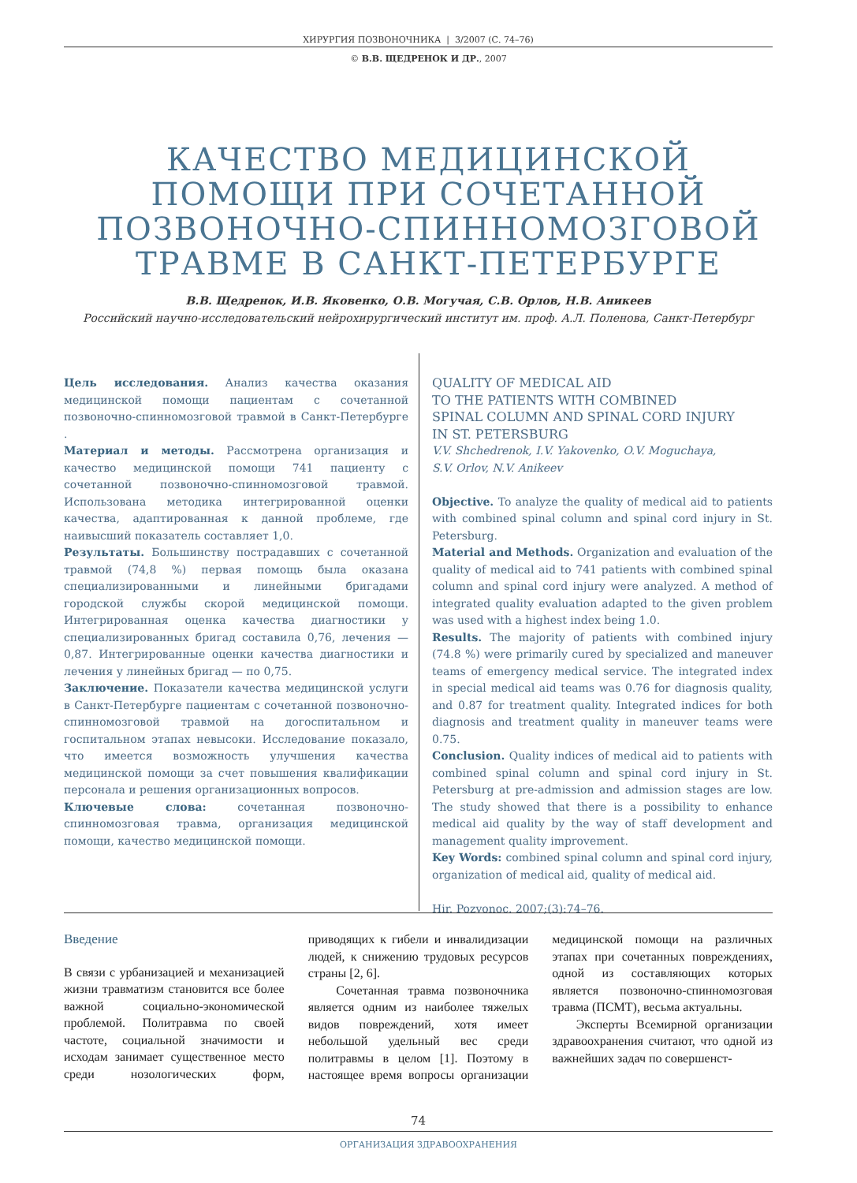ХИРУРГИЯ ПОЗВОНОЧНИКА | 3/2007 (С. 74–76)
© В.В. ЩЕДРЕНОК И ДР., 2007
КАЧЕСТВО МЕДИЦИНСКОЙ
ПОМОЩИ ПРИ СОЧЕТАННОЙ
ПОЗВОНОЧНО-СПИННОМОЗГОВОЙ
ТРАВМЕ В САНКТ-ПЕТЕРБУРГЕ
В.В. Щедренок, И.В. Яковенко, О.В. Могучая, С.В. Орлов, Н.В. Аникеев
Российский научно-исследовательский нейрохирургический институт им. проф. А.Л. Поленова, Санкт-Петербург
Цель исследования. Анализ качества оказания медицинской помощи пациентам с сочетанной позвоночно-спинномозговой травмой в Санкт-Петербурге .
Материал и методы. Рассмотрена организация и качество медицинской помощи 741 пациенту с сочетанной позвоночно-спинномозговой травмой. Использована методика интегрированной оценки качества, адаптированная к данной проблеме, где наивысший показатель составляет 1,0.
Результаты. Большинству пострадавших с сочетанной травмой (74,8 %) первая помощь была оказана специализированными и линейными бригадами городской службы скорой медицинской помощи. Интегрированная оценка качества диагностики у специализированных бригад составила 0,76, лечения — 0,87. Интегрированные оценки качества диагностики и лечения у линейных бригад — по 0,75.
Заключение. Показатели качества медицинской услуги в Санкт-Петербурге пациентам с сочетанной позвоночно-спинномозговой травмой на догоспитальном и госпитальном этапах невысоки. Исследование показало, что имеется возможность улучшения качества медицинской помощи за счет повышения квалификации персонала и решения организационных вопросов.
Ключевые слова: сочетанная позвоночно-спинномозговая травма, организация медицинской помощи, качество медицинской помощи.
QUALITY OF MEDICAL AID
TO THE PATIENTS WITH COMBINED
SPINAL COLUMN AND SPINAL CORD INJURY
IN ST. PETERSBURG
V.V. Shchedrenok, I.V. Yakovenko, O.V. Moguchaya,
S.V. Orlov, N.V. Anikeev
Objective. To analyze the quality of medical aid to patients with combined spinal column and spinal cord injury in St. Petersburg.
Material and Methods. Organization and evaluation of the quality of medical aid to 741 patients with combined spinal column and spinal cord injury were analyzed. A method of integrated quality evaluation adapted to the given problem was used with a highest index being 1.0.
Results. The majority of patients with combined injury (74.8 %) were primarily cured by specialized and maneuver teams of emergency medical service. The integrated index in special medical aid teams was 0.76 for diagnosis quality, and 0.87 for treatment quality. Integrated indices for both diagnosis and treatment quality in maneuver teams were 0.75.
Conclusion. Quality indices of medical aid to patients with combined spinal column and spinal cord injury in St. Petersburg at pre-admission and admission stages are low. The study showed that there is a possibility to enhance medical aid quality by the way of staff development and management quality improvement.
Key Words: combined spinal column and spinal cord injury, organization of medical aid, quality of medical aid.
Hir. Pozvonoc. 2007;(3):74–76.
Введение
В связи с урбанизацией и механизацией жизни травматизм становится все более важной социально-экономической проблемой. Политравма по своей частоте, социальной значимости и исходам занимает существенное место среди нозологических форм, приводящих к гибели и инвалидизации людей, к снижению трудовых ресурсов страны [2, 6].
Сочетанная травма позвоночника является одним из наиболее тяжелых видов повреждений, хотя имеет небольшой удельный вес среди политравмы в целом [1]. Поэтому в настоящее время вопросы организации медицинской помощи на различных этапах при сочетанных повреждениях, одной из составляющих которых является позвоночно-спинномозговая травма (ПСМТ), весьма актуальны.
Эксперты Всемирной организации здравоохранения считают, что одной из важнейших задач по совершенст-
74
ОРГАНИЗАЦИЯ ЗДРАВООХРАНЕНИЯ